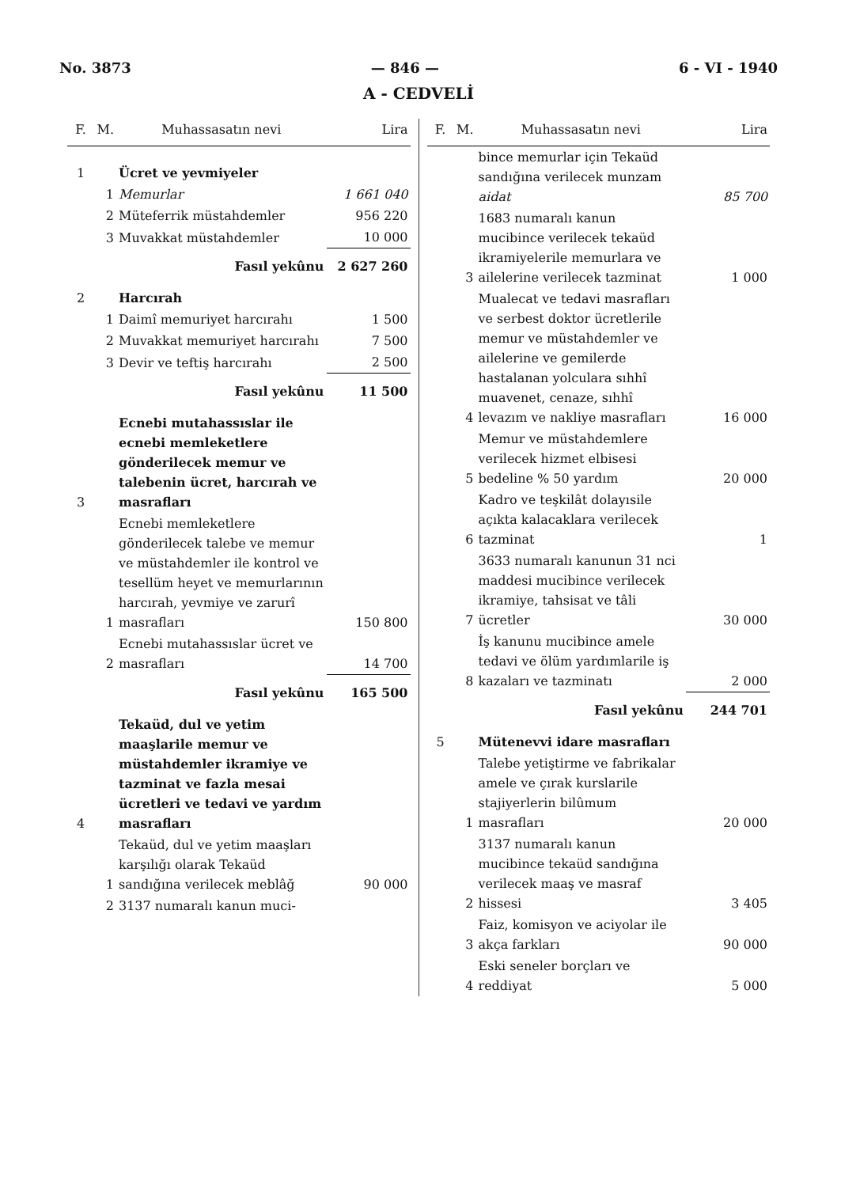No. 3873 — 846 — 6 - VI - 1940
A - CEDVELİ
| F. | M. | Muhassasatın nevi | Lira |
| --- | --- | --- | --- |
| 1 | | Ücret ve yevmiyeler | |
| | 1 | Memurlar | 1 661 040 |
| | 2 | Müteferrik müstahdemler | 956 220 |
| | 3 | Muvakkat müstahdemler | 10 000 |
| | | Fasıl yekûnu | 2 627 260 |
| 2 | | Harcırah | |
| | 1 | Daimî memuriyet harcırahı | 1 500 |
| | 2 | Muvakkat memuriyet harcırahı | 7 500 |
| | 3 | Devir ve teftiş harcırahı | 2 500 |
| | | Fasıl yekûnu | 11 500 |
| 3 | | Ecnebi mutahassıslar ile ecnebi memleketlere gönderilecek memur ve talebenin ücret, harcırah ve masrafları | |
| | 1 | Ecnebi memleketlere gönderilecek talebe ve memur ve müstahdemler ile kontrol ve tesellüm heyet ve memurlarının harcırah, yevmiye ve zarurî masrafları | 150 800 |
| | 2 | Ecnebi mutahassıslar ücret ve masrafları | 14 700 |
| | | Fasıl yekûnu | 165 500 |
| 4 | | Tekaüd, dul ve yetim maaşlarile memur ve müstahdemler ikramiye ve tazminat ve fazla mesai ücretleri ve tedavi ve yardım masrafları | |
| | 1 | Tekaüd, dul ve yetim maaşları karşılığı olarak Tekaüd sandığına verilecek meblâğ | 90 000 |
| | 2 | 3137 numaralı kanun muci- | |
| F. | M. | Muhassasatın nevi | Lira |
| --- | --- | --- | --- |
| | | bince memurlar için Tekaüd sandığına verilecek munzam aidat | 85 700 |
| | 3 | 1683 numaralı kanun mucibince verilecek tekaüd ikramiyelerile memurlara ve ailelerine verilecek tazminat | 1 000 |
| | 4 | Mualecat ve tedavi masrafları ve serbest doktor ücretlerile memur ve müstahdemler ve ailelerine ve gemilerde hastalanan yolculara sıhhî muavenet, cenaze, sıhhî levazım ve nakliye masrafları | 16 000 |
| | 5 | Memur ve müstahdemlere verilecek hizmet elbisesi bedeline % 50 yardım | 20 000 |
| | 6 | Kadro ve teşkilât dolayısile açıkta kalacaklara verilecek tazminat | 1 |
| | 7 | 3633 numaralı kanunun 31 nci maddesi mucibince verilecek ikramiye, tahsisat ve tâli ücretler | 30 000 |
| | 8 | İş kanunu mucibince amele tedavi ve ölüm yardımlarile iş kazaları ve tazminatı | 2 000 |
| | | Fasıl yekûnu | 244 701 |
| 5 | | Mütenevvi idare masrafları | |
| | 1 | Talebe yetiştirme ve fabrikalar amele ve çırak kurslarile stajiyerlerin bilûmum masrafları | 20 000 |
| | 2 | 3137 numaralı kanun mucibince tekaüd sandığına verilecek maaş ve masraf hissesi | 3 405 |
| | 3 | Faiz, komisyon ve aciyolar ile akça farkları | 90 000 |
| | 4 | Eski seneler borçları ve reddiyat | 5 000 |